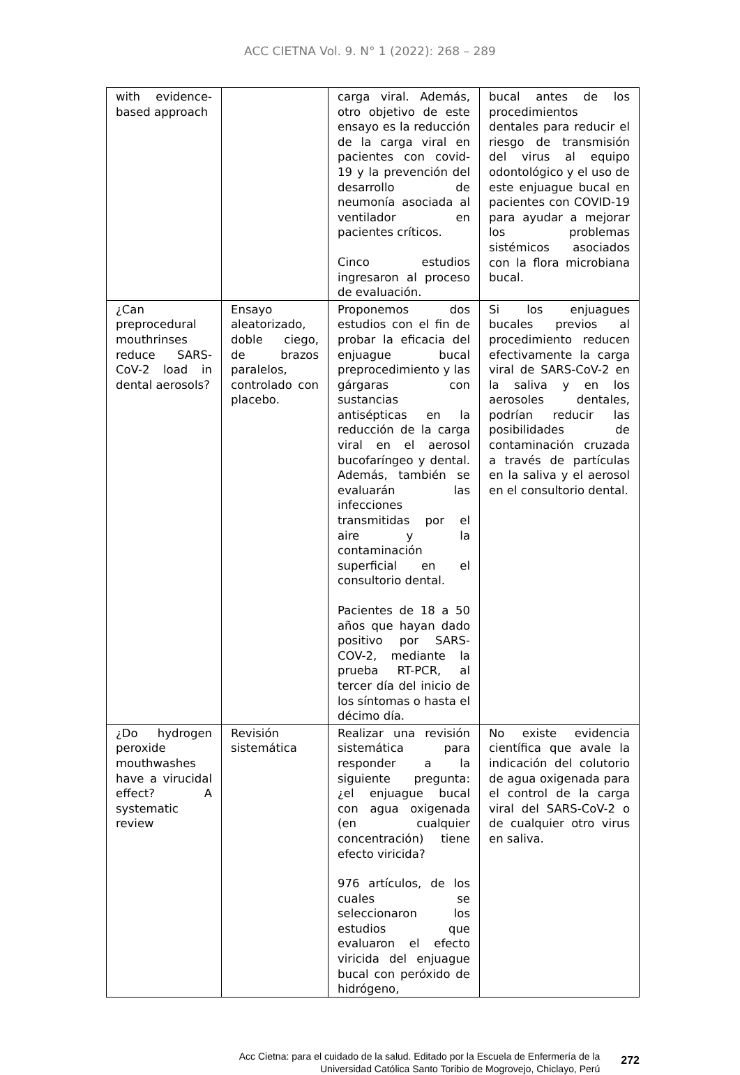ACC CIETNA Vol. 9. N° 1 (2022): 268 – 289
| with evidence-based approach | | carga viral. Además, otro objetivo de este ensayo es la reducción de la carga viral en pacientes con covid-19 y la prevención del desarrollo de neumonía asociada al ventilador en pacientes críticos. Cinco estudios ingresaron al proceso de evaluación. | bucal antes de los procedimientos dentales para reducir el riesgo de transmisión del virus al equipo odontológico y el uso de este enjuague bucal en pacientes con COVID-19 para ayudar a mejorar los problemas sistémicos asociados con la flora microbiana bucal. |
| ¿Can preprocedural mouthrinses reduce SARS-CoV-2 load in dental aerosols? | Ensayo aleatorizado, doble ciego, de brazos paralelos, controlado con placebo. | Proponemos dos estudios con el fin de probar la eficacia del enjuague bucal preprocedimiento y las gárgaras con sustancias antisépticas en la reducción de la carga viral en el aerosol bucofaríngeo y dental. Además, también se evaluarán las infecciones transmitidas por el aire y la contaminación superficial en el consultorio dental. Pacientes de 18 a 50 años que hayan dado positivo por SARS-COV-2, mediante la prueba RT-PCR, al tercer día del inicio de los síntomas o hasta el décimo día. | Si los enjuagues bucales previos al procedimiento reducen efectivamente la carga viral de SARS-CoV-2 en la saliva y en los aerosoles dentales, podrían reducir las posibilidades de contaminación cruzada a través de partículas en la saliva y el aerosol en el consultorio dental. |
| ¿Do hydrogen peroxide mouthwashes have a virucidal effect? A systematic review | Revisión sistemática | Realizar una revisión sistemática para responder a la siguiente pregunta: ¿el enjuague bucal con agua oxigenada (en cualquier concentración) tiene efecto viricida? 976 artículos, de los cuales se seleccionaron los estudios que evaluaron el efecto viricida del enjuague bucal con peróxido de hidrógeno, | No existe evidencia científica que avale la indicación del colutorio de agua oxigenada para el control de la carga viral del SARS-CoV-2 o de cualquier otro virus en saliva. |
Acc Cietna: para el cuidado de la salud. Editado por la Escuela de Enfermería de la
Universidad Católica Santo Toribio de Mogrovejo, Chiclayo, Perú
272